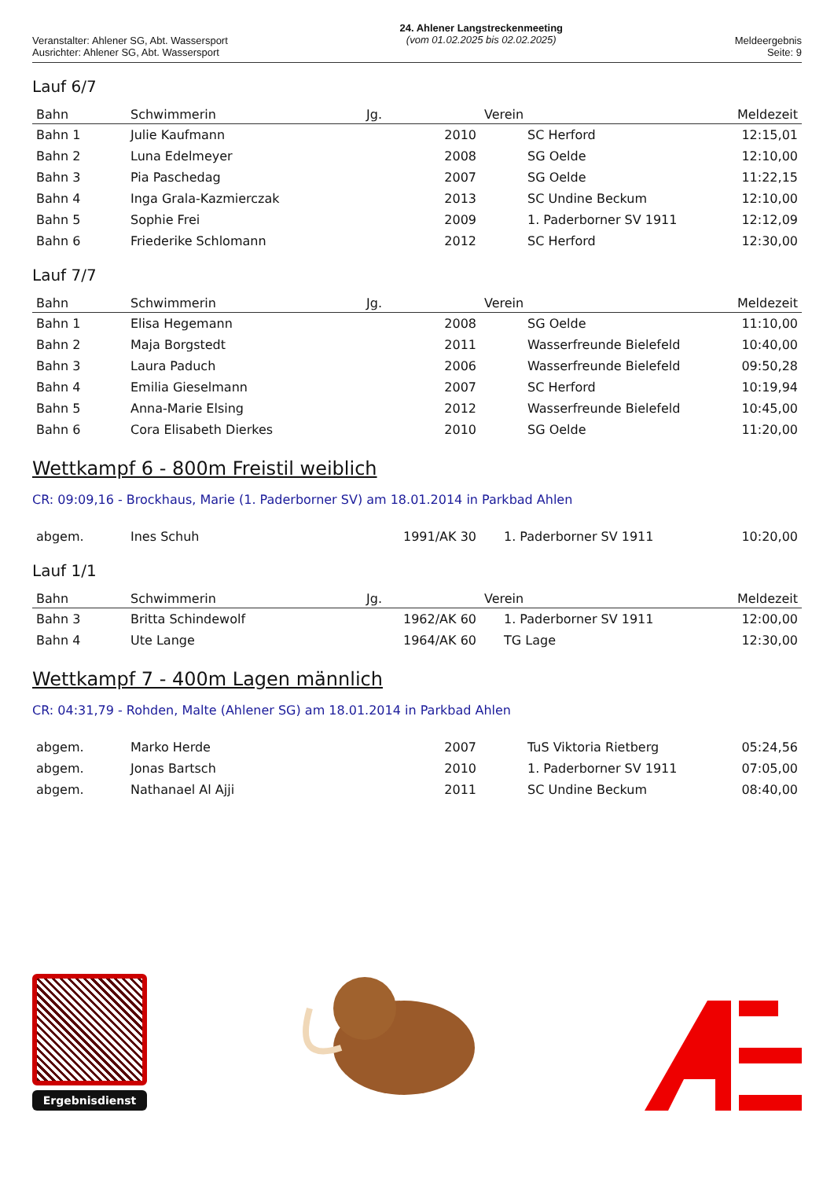Veranstalter: Ahlener SG, Abt. Wassersport
Ausrichter: Ahlener SG, Abt. Wassersport
24. Ahlener Langstreckenmeeting
(vom 01.02.2025 bis 02.02.2025)
Meldeergebnis
Seite: 9
Lauf 6/7
| Bahn | Schwimmerin | Jg. | Verein | Meldezeit |
| --- | --- | --- | --- | --- |
| Bahn 1 | Julie Kaufmann | 2010 | SC Herford | 12:15,01 |
| Bahn 2 | Luna Edelmeyer | 2008 | SG Oelde | 12:10,00 |
| Bahn 3 | Pia Paschedag | 2007 | SG Oelde | 11:22,15 |
| Bahn 4 | Inga Grala-Kazmierczak | 2013 | SC Undine Beckum | 12:10,00 |
| Bahn 5 | Sophie Frei | 2009 | 1. Paderborner SV 1911 | 12:12,09 |
| Bahn 6 | Friederike Schlomann | 2012 | SC Herford | 12:30,00 |
Lauf 7/7
| Bahn | Schwimmerin | Jg. | Verein | Meldezeit |
| --- | --- | --- | --- | --- |
| Bahn 1 | Elisa Hegemann | 2008 | SG Oelde | 11:10,00 |
| Bahn 2 | Maja Borgstedt | 2011 | Wasserfreunde Bielefeld | 10:40,00 |
| Bahn 3 | Laura Paduch | 2006 | Wasserfreunde Bielefeld | 09:50,28 |
| Bahn 4 | Emilia Gieselmann | 2007 | SC Herford | 10:19,94 |
| Bahn 5 | Anna-Marie Elsing | 2012 | Wasserfreunde Bielefeld | 10:45,00 |
| Bahn 6 | Cora Elisabeth Dierkes | 2010 | SG Oelde | 11:20,00 |
Wettkampf 6 - 800m Freistil weiblich
CR: 09:09,16 - Brockhaus, Marie (1. Paderborner SV) am 18.01.2014 in Parkbad Ahlen
| abgem. | Ines Schuh | 1991/AK 30 | 1. Paderborner SV 1911 | 10:20,00 |
Lauf 1/1
| Bahn | Schwimmerin | Jg. | Verein | Meldezeit |
| --- | --- | --- | --- | --- |
| Bahn 3 | Britta Schindewolf | 1962/AK 60 | 1. Paderborner SV 1911 | 12:00,00 |
| Bahn 4 | Ute Lange | 1964/AK 60 | TG Lage | 12:30,00 |
Wettkampf 7 - 400m Lagen männlich
CR: 04:31,79 - Rohden, Malte (Ahlener SG) am 18.01.2014 in Parkbad Ahlen
| abgem. | Marko Herde | 2007 | TuS Viktoria Rietberg | 05:24,56 |
| abgem. | Jonas Bartsch | 2010 | 1. Paderborner SV 1911 | 07:05,00 |
| abgem. | Nathanael Al Ajji | 2011 | SC Undine Beckum | 08:40,00 |
Ergebnisdienst